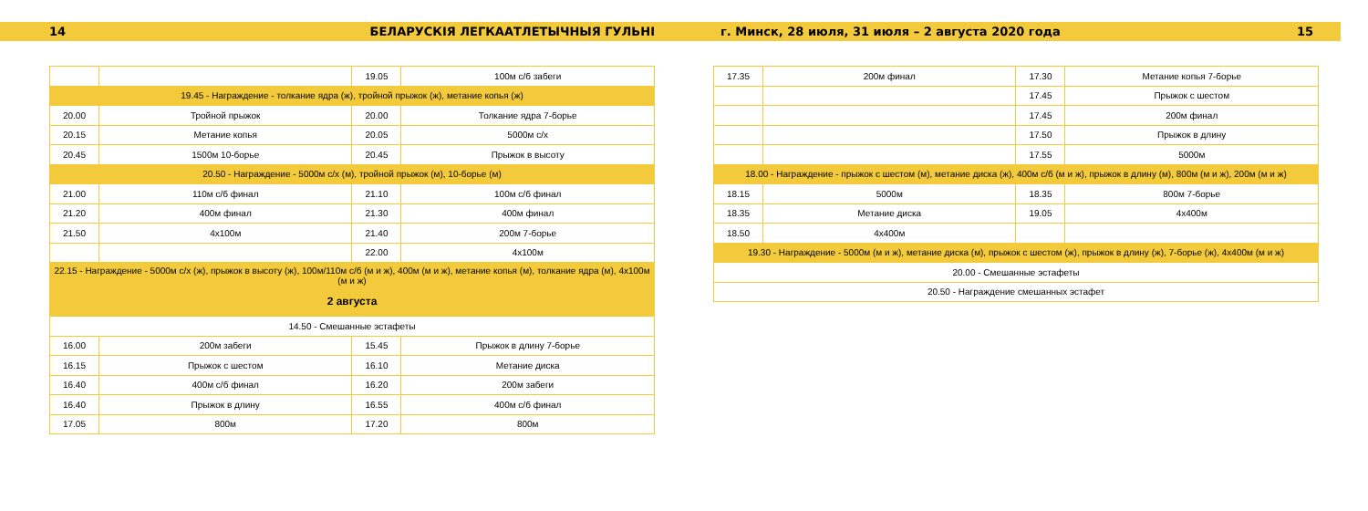14 БЕЛАРУСКІЯ ЛЕГКААТЛЕТЫЧНЫЯ ГУЛЬНІ г. Минск, 28 июля, 31 июля – 2 августа 2020 года 15
| | | 19.05 | 100м с/б забеги |
| 19.45 - Награждение - толкание ядра (ж), тройной прыжок (ж), метание копья (ж) | | | |
| 20.00 | Тройной прыжок | 20.00 | Толкание ядра 7-борье |
| 20.15 | Метание копья | 20.05 | 5000м с/х |
| 20.45 | 1500м 10-борье | 20.45 | Прыжок в высоту |
| 20.50 - Награждение - 5000м с/х (м), тройной прыжок (м), 10-борье (м) | | | |
| 21.00 | 110м с/б финал | 21.10 | 100м с/б финал |
| 21.20 | 400м финал | 21.30 | 400м финал |
| 21.50 | 4х100м | 21.40 | 200м 7-борье |
| | | 22.00 | 4х100м |
| 22.15 - Награждение - 5000м с/х (ж), прыжок в высоту (ж), 100м/110м с/б (м и ж), 400м (м и ж), метание копья (м), толкание ядра (м), 4х100м (м и ж) 2 августа | | | |
| 14.50 - Смешанные эстафеты | | | |
| 16.00 | 200м забеги | 15.45 | Прыжок в длину 7-борье |
| 16.15 | Прыжок с шестом | 16.10 | Метание диска |
| 16.40 | 400м с/б финал | 16.20 | 200м забеги |
| 16.40 | Прыжок в длину | 16.55 | 400м с/б финал |
| 17.05 | 800м | 17.20 | 800м |
| 17.35 | 200м финал | 17.30 | Метание копья 7-борье |
| | | 17.45 | Прыжок с шестом |
| | | 17.45 | 200м финал |
| | | 17.50 | Прыжок в длину |
| | | 17.55 | 5000м |
| 18.00 - Награждение - прыжок с шестом (м), метание диска (ж), 400м с/б (м и ж), прыжок в длину (м), 800м (м и ж), 200м (м и ж) | | | |
| 18.15 | 5000м | 18.35 | 800м 7-борье |
| 18.35 | Метание диска | 19.05 | 4х400м |
| 18.50 | 4х400м | | |
| 19.30 - Награждение - 5000м (м и ж), метание диска (м), прыжок с шестом (ж), прыжок в длину (ж), 7-борье (ж), 4х400м (м и ж) | | | |
| 20.00 - Смешанные эстафеты | | | |
| 20.50 - Награждение смешанных эстафет | | | |